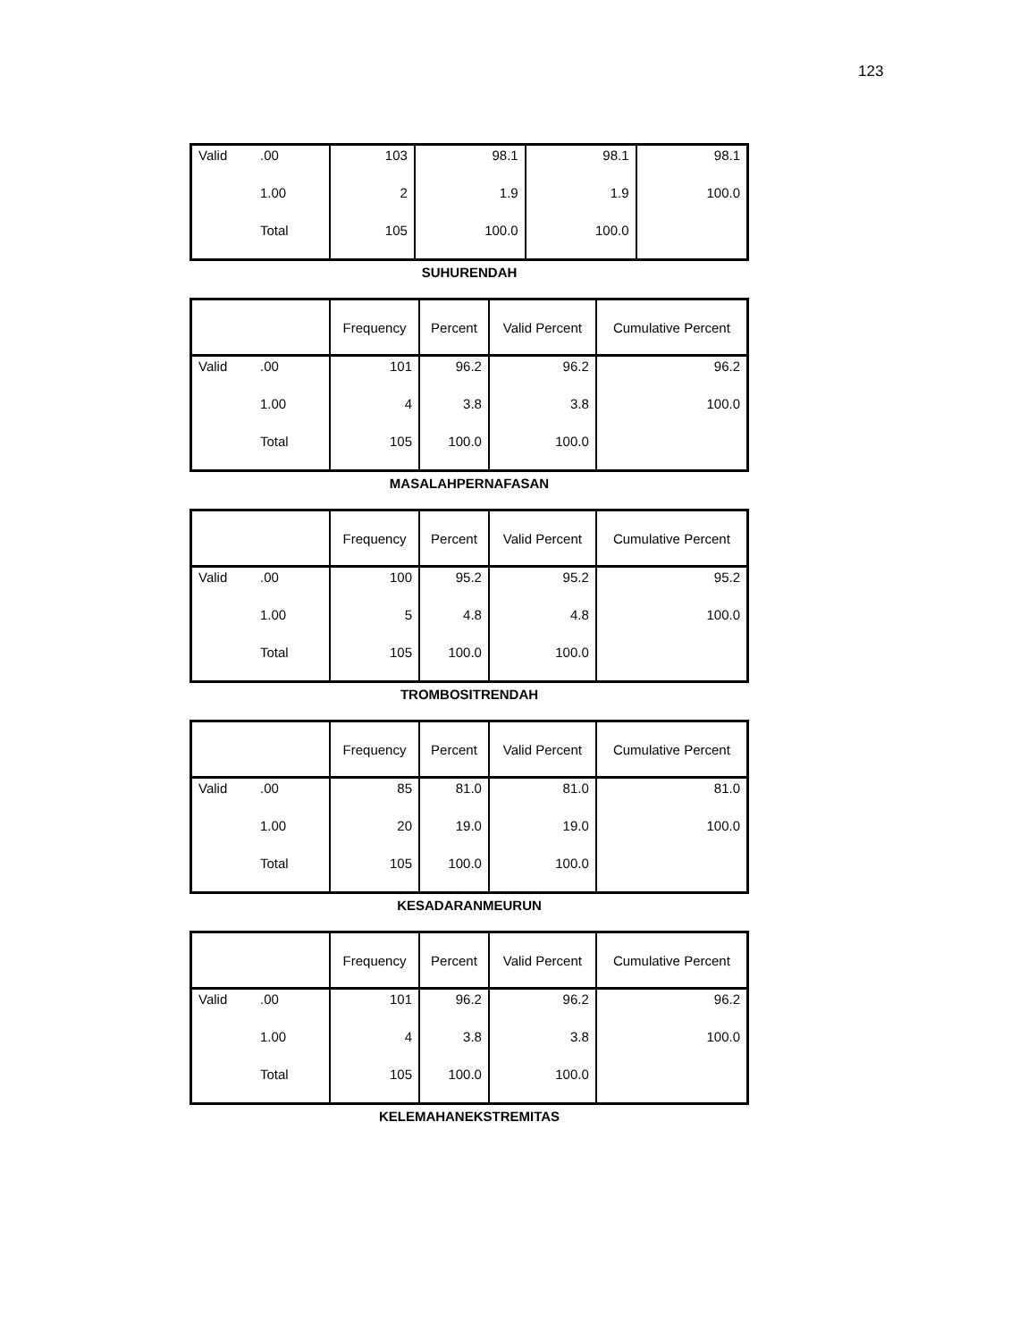123
| Valid | .00 | 103 | 98.1 | 98.1 | 98.1 |
| | 1.00 | 2 | 1.9 | 1.9 | 100.0 |
| | Total | 105 | 100.0 | 100.0 | |
SUHURENDAH
| | | Frequency | Percent | Valid Percent | Cumulative Percent |
| --- | --- | --- | --- | --- | --- |
| Valid | .00 | 101 | 96.2 | 96.2 | 96.2 |
| | 1.00 | 4 | 3.8 | 3.8 | 100.0 |
| | Total | 105 | 100.0 | 100.0 | |
MASALAHPERNAFASAN
| | | Frequency | Percent | Valid Percent | Cumulative Percent |
| --- | --- | --- | --- | --- | --- |
| Valid | .00 | 100 | 95.2 | 95.2 | 95.2 |
| | 1.00 | 5 | 4.8 | 4.8 | 100.0 |
| | Total | 105 | 100.0 | 100.0 | |
TROMBOSITRENDAH
| | | Frequency | Percent | Valid Percent | Cumulative Percent |
| --- | --- | --- | --- | --- | --- |
| Valid | .00 | 85 | 81.0 | 81.0 | 81.0 |
| | 1.00 | 20 | 19.0 | 19.0 | 100.0 |
| | Total | 105 | 100.0 | 100.0 | |
KESADARANMEURUN
| | | Frequency | Percent | Valid Percent | Cumulative Percent |
| --- | --- | --- | --- | --- | --- |
| Valid | .00 | 101 | 96.2 | 96.2 | 96.2 |
| | 1.00 | 4 | 3.8 | 3.8 | 100.0 |
| | Total | 105 | 100.0 | 100.0 | |
KELEMAHANEKSTREMITAS